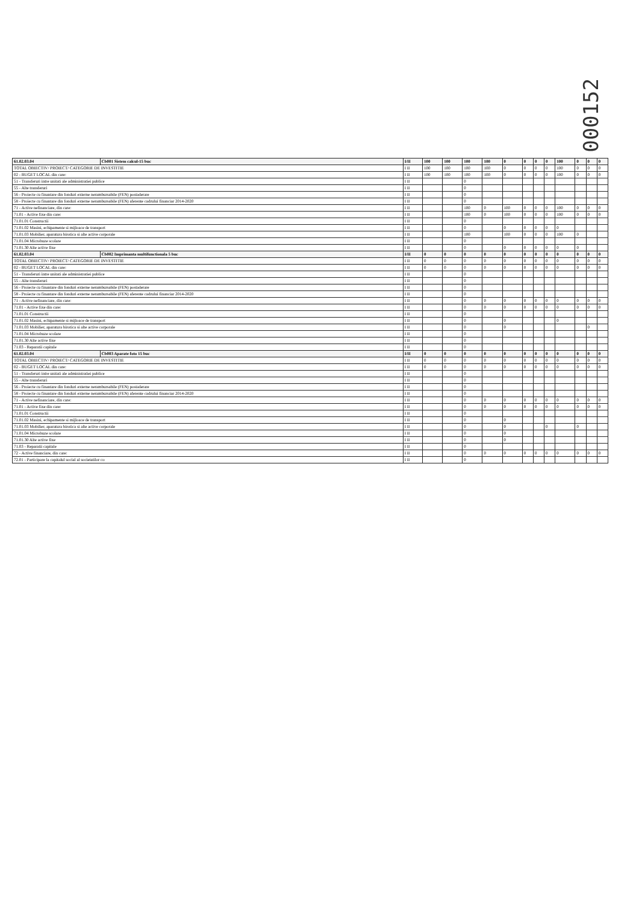000152
| 61.02.03.04 | Cb001 Sistem calcul-15 buc | I/II | 100 | 100 | 100 | 100 | 0 | 0 | 0 | 0 | 100 | 0 | 0 | 0 |
| --- | --- | --- | --- | --- | --- | --- | --- | --- | --- | --- | --- | --- | --- | --- |
| TOTAL OBIECTIV/ PROIECT/ CATEGORIE DE INVESTITIE | | I II | 100 | 100 | 100 | 100 | 0 | 0 | 0 | 0 | 100 | 0 | 0 | 0 |
| 02 - BUGET LOCAL din care: | | I II | 100 | 100 | 100 | 100 | 0 | 0 | 0 | 0 | 100 | 0 | 0 | 0 |
| 51 - Transferuri intre unitati ale administratiei publice | | I II | | | 0 | | | | | | | | | |
| 55 - Alte transferuri | | I II | | | 0 | | | | | | | | | |
| 56 - Proiecte cu finantare din fonduri externe nerambursabile (FEN) postaderare | | I II | | | 0 | | | | | | | | | |
| 58 - Proiecte cu finantare din fonduri externe nerambursabile (FEN) aferente cadrului financiar 2014-2020 | | I II | | | 0 | | | | | | | | | |
| 71 - Active nefinanciare, din care: | | I II | | | 100 | 0 | 100 | 0 | 0 | 0 | 100 | 0 | 0 | 0 |
| 71.01 - Active fixe din care: | | I II | | | 100 | 0 | 100 | 0 | 0 | 0 | 100 | 0 | 0 | 0 |
| 71.01.01 Constructii | | I II | | | 0 | | | | | | | | | |
| 71.01.02 Masini, echipamente si mijloace de transport | | I II | | | 0 | | 0 | 0 | 0 | 0 | 0 | | | |
| 71.01.03 Mobilier, aparatura birotica si alte active corporale | | I II | | | 100 | | 100 | 0 | 0 | 0 | 100 | 0 | | |
| 71.01.04 Microbuze scolare | | I II | | | 0 | | | | | | | | | |
| 71.01.30 Alte active fixe | | I II | | | 0 | | 0 | 0 | 0 | 0 | 0 | 0 | | |
| 61.02.03.04 | Cb002 Imprimanta multifunctionala 5 buc | I/II | 0 | 0 | 0 | 0 | 0 | 0 | 0 | 0 | 0 | 0 | 0 | 0 |
| TOTAL OBIECTIV/ PROIECT/ CATEGORIE DE INVESTITIE | | I II | 0 | 0 | 0 | 0 | 0 | 0 | 0 | 0 | 0 | 0 | 0 | 0 |
| 02 - BUGET LOCAL din care: | | I II | 0 | 0 | 0 | 0 | 0 | 0 | 0 | 0 | 0 | 0 | 0 | 0 |
| 51 - Transferuri intre unitati ale administratiei publice | | I II | | | 0 | | | | | | | | | |
| 55 - Alte transferuri | | I II | | | 0 | | | | | | | | | |
| 56 - Proiecte cu finantare din fonduri externe nerambursabile (FEN) postaderare | | I II | | | 0 | | | | | | | | | |
| 58 - Proiecte cu finantare din fonduri externe nerambursabile (FEN) aferente cadrului financiar 2014-2020 | | I II | | | 0 | | | | | | | | | |
| 71 - Active nefinanciare, din care: | | I II | | | 0 | 0 | 0 | 0 | 0 | 0 | 0 | 0 | 0 | 0 |
| 71.01 - Active fixe din care: | | I II | | | 0 | 0 | 0 | 0 | 0 | 0 | 0 | 0 | 0 | 0 |
| 71.01.01 Constructii | | I II | | | 0 | | | | | | | | | |
| 71.01.02 Masini, echipamente si mijloace de transport | | I II | | | 0 | | 0 | | | | 0 | | | |
| 71.01.03 Mobilier, aparatura birotica si alte active corporale | | I II | | | 0 | | 0 | | | | | | 0 | |
| 71.01.04 Microbuze scolare | | I II | | | 0 | | | | | | | | | |
| 71.01.30 Alte active fixe | | I II | | | 0 | | | | | | | | | |
| 71.03 - Reparatii capitale | | I II | | | 0 | | | | | | | | | |
| 61.02.03.04 | Cb003 Aparate foto 15 buc | I/II | 0 | 0 | 0 | 0 | 0 | 0 | 0 | 0 | 0 | 0 | 0 | 0 |
| TOTAL OBIECTIV/ PROIECT/ CATEGORIE DE INVESTITIE | | I II | 0 | 0 | 0 | 0 | 0 | 0 | 0 | 0 | 0 | 0 | 0 | 0 |
| 02 - BUGET LOCAL din care: | | I II | 0 | 0 | 0 | 0 | 0 | 0 | 0 | 0 | 0 | 0 | 0 | 0 |
| 51 - Transferuri intre unitati ale administratiei publice | | I II | | | 0 | | | | | | | | | |
| 55 - Alte transferuri | | I II | | | 0 | | | | | | | | | |
| 56 - Proiecte cu finantare din fonduri externe nerambursabile (FEN) postaderare | | I II | | | 0 | | | | | | | | | |
| 58 - Proiecte cu finantare din fonduri externe nerambursabile (FEN) aferente cadrului financiar 2014-2020 | | I II | | | 0 | | | | | | | | | |
| 71 - Active nefinanciare, din care: | | I II | | | 0 | 0 | 0 | 0 | 0 | 0 | 0 | 0 | 0 | 0 |
| 71.01 - Active fixe din care: | | I II | | | 0 | 0 | 0 | 0 | 0 | 0 | 0 | 0 | 0 | 0 |
| 71.01.01 Constructii | | I II | | | 0 | | | | | | | | | |
| 71.01.02 Masini, echipamente si mijloace de transport | | I II | | | 0 | | 0 | | | | | | | |
| 71.01.03 Mobilier, aparatura birotica si alte active corporale | | I II | | | 0 | | 0 | | | 0 | | 0 | | |
| 71.01.04 Microbuze scolare | | I II | | | 0 | | 0 | | | | | | | |
| 71.01.30 Alte active fixe | | I II | | | 0 | | 0 | | | | | | | |
| 71.03 - Reparatii capitale | | I II | | | 0 | | | | | | | | | |
| 72 - Active financiare, din care: | | I II | | | 0 | 0 | 0 | 0 | 0 | 0 | 0 | 0 | 0 | 0 |
| 72.01 - Participare la capitalul social al societatilor co | | I II | | | 0 | | | | | | | | | |